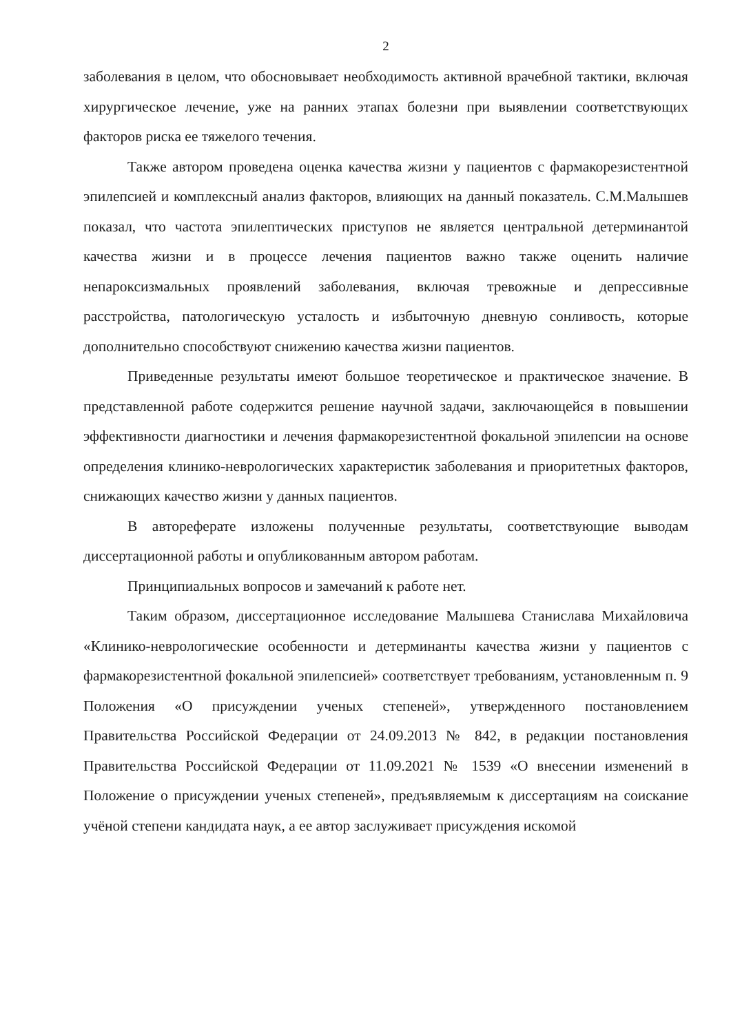2
заболевания в целом, что обосновывает необходимость активной врачебной тактики, включая хирургическое лечение, уже на ранних этапах болезни при выявлении соответствующих факторов риска ее тяжелого течения.
Также автором проведена оценка качества жизни у пациентов с фармакорезистентной эпилепсией и комплексный анализ факторов, влияющих на данный показатель. С.М.Малышев показал, что частота эпилептических приступов не является центральной детерминантой качества жизни и в процессе лечения пациентов важно также оценить наличие непароксизмальных проявлений заболевания, включая тревожные и депрессивные расстройства, патологическую усталость и избыточную дневную сонливость, которые дополнительно способствуют снижению качества жизни пациентов.
Приведенные результаты имеют большое теоретическое и практическое значение. В представленной работе содержится решение научной задачи, заключающейся в повышении эффективности диагностики и лечения фармакорезистентной фокальной эпилепсии на основе определения клинико-неврологических характеристик заболевания и приоритетных факторов, снижающих качество жизни у данных пациентов.
В автореферате изложены полученные результаты, соответствующие выводам диссертационной работы и опубликованным автором работам.
Принципиальных вопросов и замечаний к работе нет.
Таким образом, диссертационное исследование Малышева Станислава Михайловича «Клинико-неврологические особенности и детерминанты качества жизни у пациентов с фармакорезистентной фокальной эпилепсией» соответствует требованиям, установленным п. 9 Положения «О присуждении ученых степеней», утвержденного постановлением Правительства Российской Федерации от 24.09.2013 № 842, в редакции постановления Правительства Российской Федерации от 11.09.2021 № 1539 «О внесении изменений в Положение о присуждении ученых степеней», предъявляемым к диссертациям на соискание учёной степени кандидата наук, а ее автор заслуживает присуждения искомой